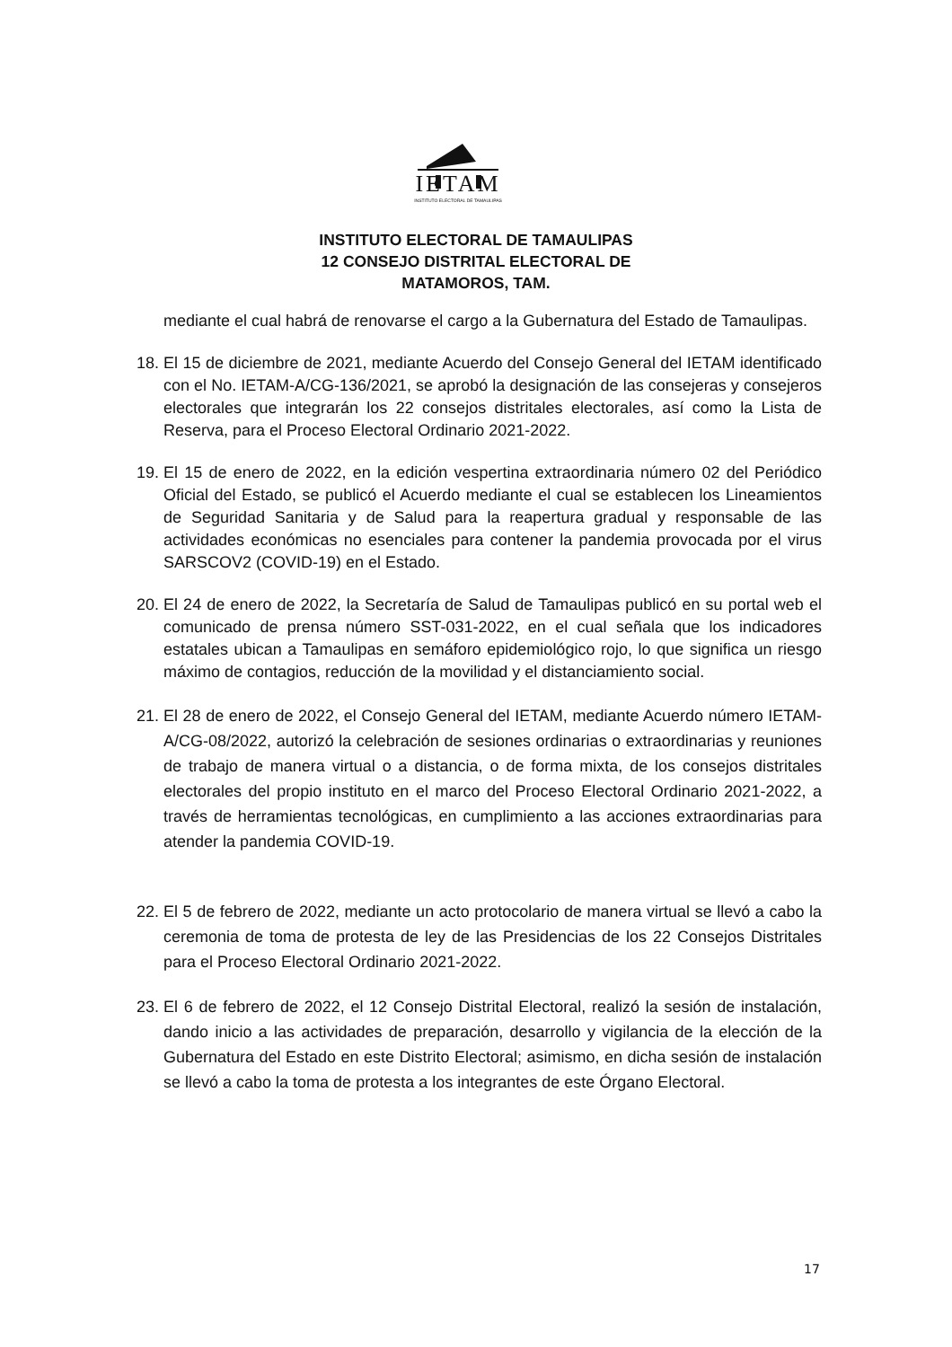IETAM
INSTITUTO ELECTORAL DE TAMAULIPAS
INSTITUTO ELECTORAL DE TAMAULIPAS
12 CONSEJO DISTRITAL ELECTORAL DE
MATAMOROS, TAM.
mediante el cual habrá de renovarse el cargo a la Gubernatura del Estado de Tamaulipas.
18.
El 15 de diciembre de 2021, mediante Acuerdo del Consejo General del IETAM identificado con el No. IETAM-A/CG-136/2021, se aprobó la designación de las consejeras y consejeros electorales que integrarán los 22 consejos distritales electorales, así como la Lista de Reserva, para el Proceso Electoral Ordinario 2021-2022.
19.
El 15 de enero de 2022, en la edición vespertina extraordinaria número 02 del Periódico Oficial del Estado, se publicó el Acuerdo mediante el cual se establecen los Lineamientos de Seguridad Sanitaria y de Salud para la reapertura gradual y responsable de las actividades económicas no esenciales para contener la pandemia provocada por el virus SARSCOV2 (COVID-19) en el Estado.
20.
El 24 de enero de 2022, la Secretaría de Salud de Tamaulipas publicó en su portal web el comunicado de prensa número SST-031-2022, en el cual señala que los indicadores estatales ubican a Tamaulipas en semáforo epidemiológico rojo, lo que significa un riesgo máximo de contagios, reducción de la movilidad y el distanciamiento social.
21.
El 28 de enero de 2022, el Consejo General del IETAM, mediante Acuerdo número IETAM-A/CG-08/2022, autorizó la celebración de sesiones ordinarias o extraordinarias y reuniones de trabajo de manera virtual o a distancia, o de forma mixta, de los consejos distritales electorales del propio instituto en el marco del Proceso Electoral Ordinario 2021-2022, a través de herramientas tecnológicas, en cumplimiento a las acciones extraordinarias para atender la pandemia COVID-19.
22.
El 5 de febrero de 2022, mediante un acto protocolario de manera virtual se llevó a cabo la ceremonia de toma de protesta de ley de las Presidencias de los 22 Consejos Distritales para el Proceso Electoral Ordinario 2021-2022.
23.
El 6 de febrero de 2022, el 12 Consejo Distrital Electoral, realizó la sesión de instalación, dando inicio a las actividades de preparación, desarrollo y vigilancia de la elección de la Gubernatura del Estado en este Distrito Electoral; asimismo, en dicha sesión de instalación se llevó a cabo la toma de protesta a los integrantes de este Órgano Electoral.
17